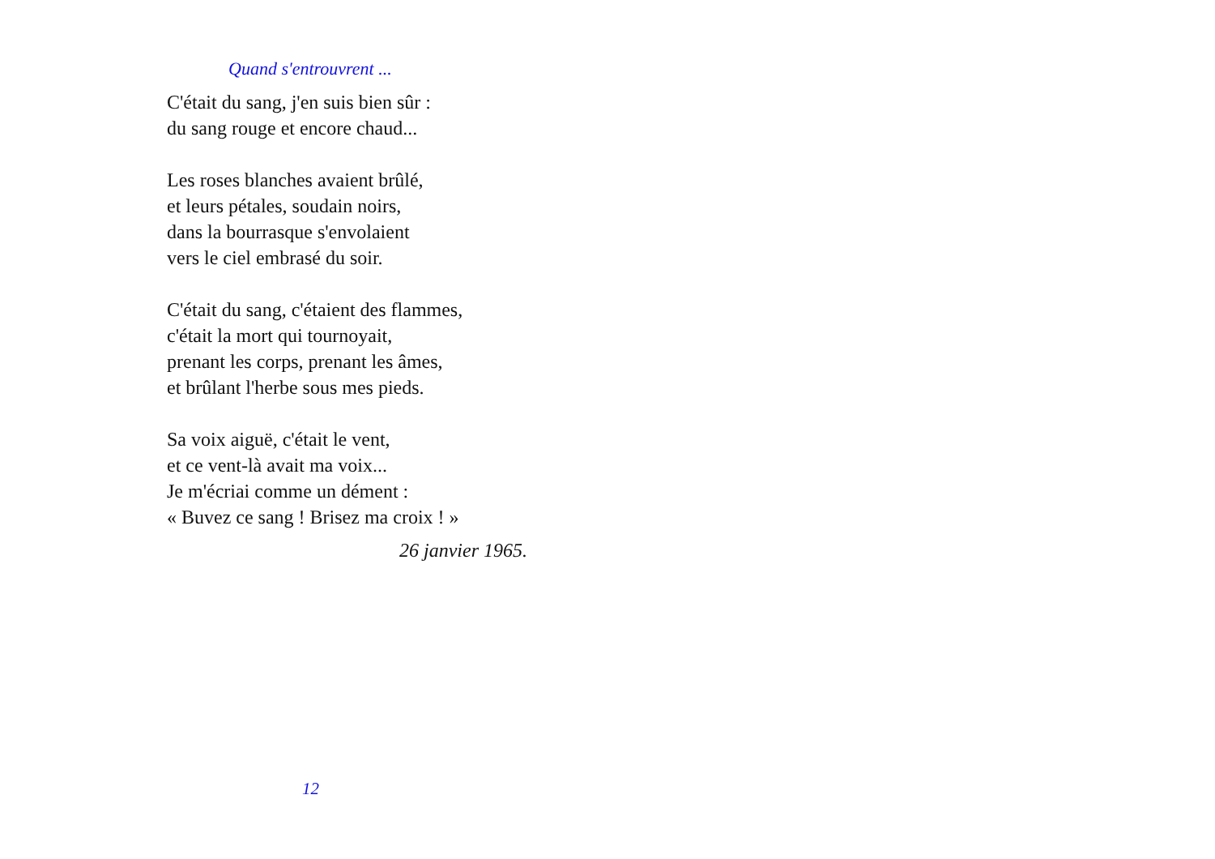Quand s'entrouvrent ...
C'était du sang, j'en suis bien sûr :
du sang rouge et encore chaud...
Les roses blanches avaient brûlé,
et leurs pétales, soudain noirs,
dans la bourrasque s'envolaient
vers le ciel embrasé du soir.
C'était du sang, c'étaient des flammes,
c'était la mort qui tournoyait,
prenant les corps, prenant les âmes,
et brûlant l'herbe sous mes pieds.
Sa voix aiguë, c'était le vent,
et ce vent-là avait ma voix...
Je m'écriai comme un dément :
« Buvez ce sang ! Brisez ma croix ! »
26 janvier 1965.
12